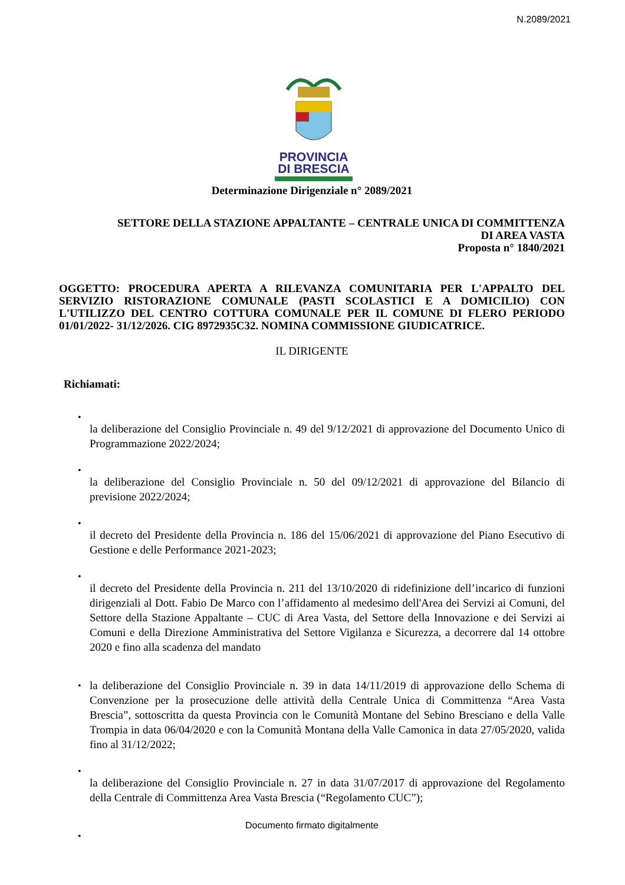N.2089/2021
PROVINCIA
DI BRESCIA
Determinazione Dirigenziale n° 2089/2021
SETTORE DELLA STAZIONE APPALTANTE – CENTRALE UNICA DI COMMITTENZA
DI AREA VASTA
Proposta n° 1840/2021
OGGETTO: PROCEDURA APERTA A RILEVANZA COMUNITARIA PER L'APPALTO DEL SERVIZIO RISTORAZIONE COMUNALE (PASTI SCOLASTICI E A DOMICILIO) CON L'UTILIZZO DEL CENTRO COTTURA COMUNALE PER IL COMUNE DI FLERO PERIODO 01/01/2022- 31/12/2026. CIG 8972935C32. NOMINA COMMISSIONE GIUDICATRICE.
IL DIRIGENTE
Richiamati:
•
la deliberazione del Consiglio Provinciale n. 49 del 9/12/2021 di approvazione del Documento Unico di Programmazione 2022/2024;
•
la deliberazione del Consiglio Provinciale n. 50 del 09/12/2021 di approvazione del Bilancio di previsione 2022/2024;
•
il decreto del Presidente della Provincia n. 186 del 15/06/2021 di approvazione del Piano Esecutivo di Gestione e delle Performance 2021-2023;
•
il decreto del Presidente della Provincia n. 211 del 13/10/2020 di ridefinizione dell’incarico di funzioni dirigenziali al Dott. Fabio De Marco con l’affidamento al medesimo dell'Area dei Servizi ai Comuni, del Settore della Stazione Appaltante – CUC di Area Vasta, del Settore della Innovazione e dei Servizi ai Comuni e della Direzione Amministrativa del Settore Vigilanza e Sicurezza, a decorrere dal 14 ottobre 2020 e fino alla scadenza del mandato
• la deliberazione del Consiglio Provinciale n. 39 in data 14/11/2019 di approvazione dello Schema di Convenzione per la prosecuzione delle attività della Centrale Unica di Committenza “Area Vasta Brescia”, sottoscritta da questa Provincia con le Comunità Montane del Sebino Bresciano e della Valle Trompia in data 06/04/2020 e con la Comunità Montana della Valle Camonica in data 27/05/2020, valida fino al 31/12/2022;
•
la deliberazione del Consiglio Provinciale n. 27 in data 31/07/2017 di approvazione del Regolamento della Centrale di Committenza Area Vasta Brescia (“Regolamento CUC”);
•
Documento firmato digitalmente